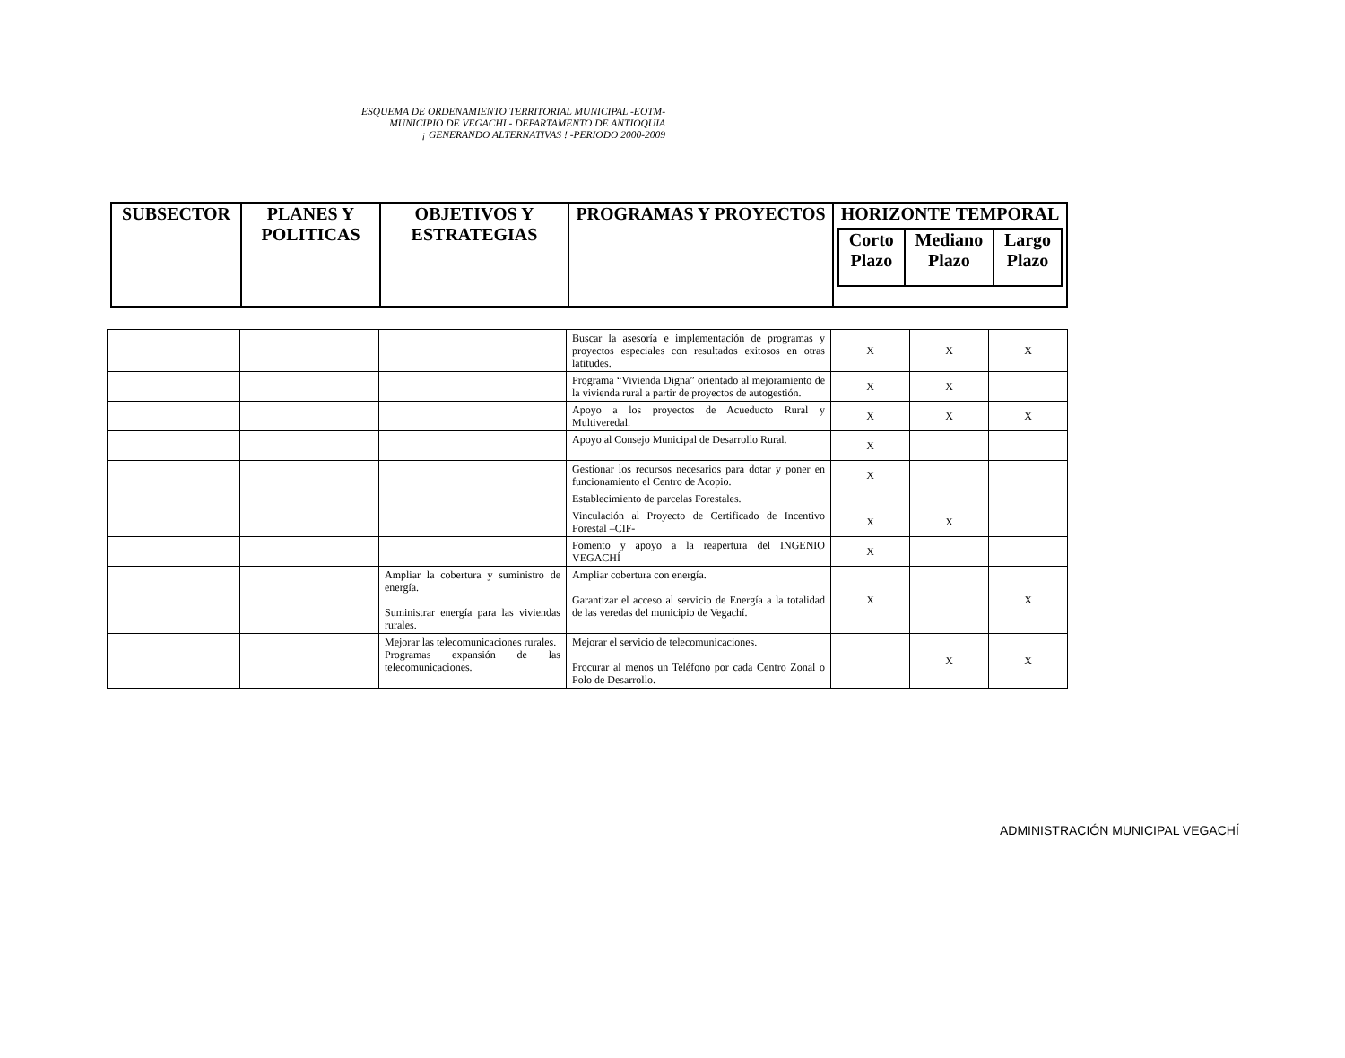ESQUEMA DE ORDENAMIENTO TERRITORIAL MUNICIPAL -EOTM-
MUNICIPIO DE VEGACHI - DEPARTAMENTO DE ANTIOQUIA
¡ GENERANDO ALTERNATIVAS ! -PERIODO 2000-2009
| SUBSECTOR | PLANES Y POLITICAS | OBJETIVOS Y ESTRATEGIAS | PROGRAMAS Y PROYECTOS | HORIZONTE TEMPORAL / Corto Plazo / Mediano Plazo / Largo Plazo / |
| --- | --- | --- | --- | --- |
| | | | Buscar la asesoría e implementación de programas y proyectos especiales con resultados exitosos en otras latitudes. | X | X | X |
| | | | Programa “Vivienda Digna” orientado al mejoramiento de la vivienda rural a partir de proyectos de autogestión. | X | X | |
| | | | Apoyo a los proyectos de Acueducto Rural y Multiveredal. | X | X | X |
| | | | Apoyo al Consejo Municipal de Desarrollo Rural. | X | | |
| | | | Gestionar los recursos necesarios para dotar y poner en funcionamiento el Centro de Acopio. | X | | |
| | | | Establecimiento de parcelas Forestales. | | | |
| | | | Vinculación al Proyecto de Certificado de Incentivo Forestal –CIF- | X | X | |
| | | | Fomento y apoyo a la reapertura del INGENIO VEGACHÍ | X | | |
| | | Ampliar la cobertura y suministro de energía. Suministrar energía para las viviendas rurales. | Ampliar cobertura con energía. Garantizar el acceso al servicio de Energía a la totalidad de las veredas del municipio de Vegachí. | X | | X |
| | | Mejorar las telecomunicaciones rurales. Programas expansión de las telecomunicaciones. | Mejorar el servicio de telecomunicaciones. Procurar al menos un Teléfono por cada Centro Zonal o Polo de Desarrollo. | | X | X |
ADMINISTRACIÓN MUNICIPAL VEGACHÍ